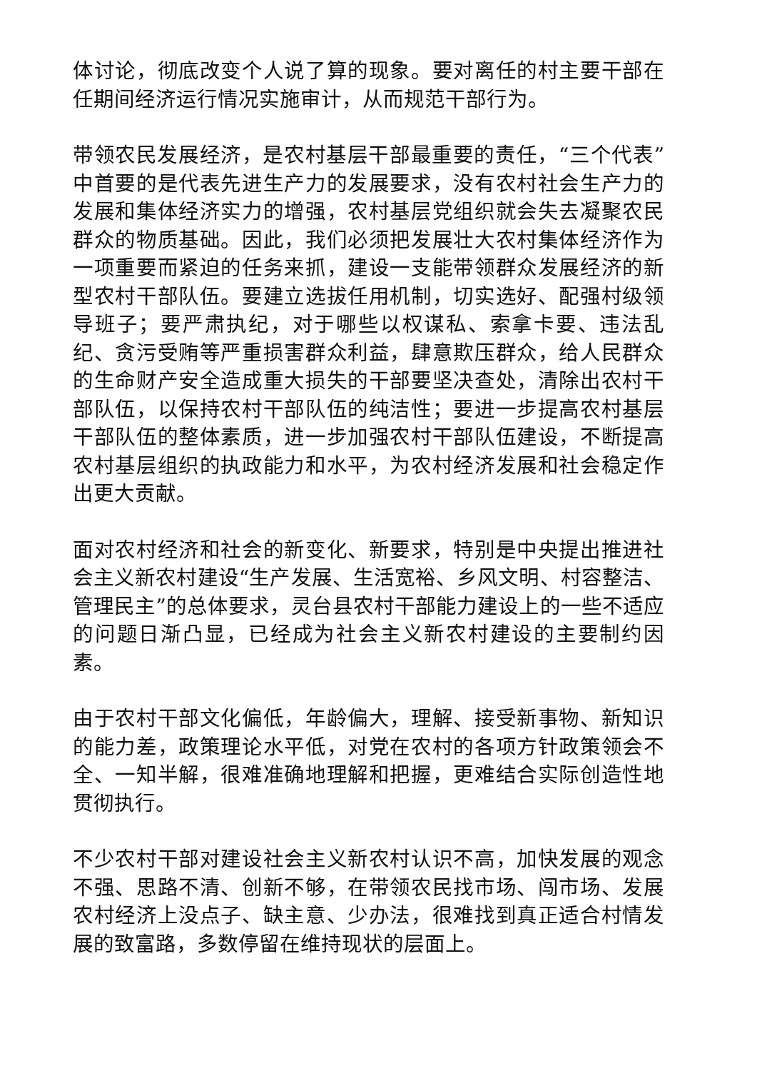体讨论，彻底改变个人说了算的现象。要对离任的村主要干部在任期间经济运行情况实施审计，从而规范干部行为。
带领农民发展经济，是农村基层干部最重要的责任，“三个代表”中首要的是代表先进生产力的发展要求，没有农村社会生产力的发展和集体经济实力的增强，农村基层党组织就会失去凝聚农民群众的物质基础。因此，我们必须把发展壮大农村集体经济作为一项重要而紧迫的任务来抓，建设一支能带领群众发展经济的新型农村干部队伍。要建立选拔任用机制，切实选好、配强村级领导班子；要严肃执纪，对于哪些以权谋私、索拿卡要、违法乱纪、贪污受贿等严重损害群众利益，肆意欺压群众，给人民群众的生命财产安全造成重大损失的干部要坚决查处，清除出农村干部队伍，以保持农村干部队伍的纯洁性；要进一步提高农村基层干部队伍的整体素质，进一步加强农村干部队伍建设，不断提高农村基层组织的执政能力和水平，为农村经济发展和社会稳定作出更大贡献。
面对农村经济和社会的新变化、新要求，特别是中央提出推进社会主义新农村建设“生产发展、生活宽裕、乡风文明、村容整洁、管理民主”的总体要求，灵台县农村干部能力建设上的一些不适应的问题日渐凸显，已经成为社会主义新农村建设的主要制约因素。
由于农村干部文化偏低，年龄偏大，理解、接受新事物、新知识的能力差，政策理论水平低，对党在农村的各项方针政策领会不全、一知半解，很难准确地理解和把握，更难结合实际创造性地贯彻执行。
不少农村干部对建设社会主义新农村认识不高，加快发展的观念不强、思路不清、创新不够，在带领农民找市场、闯市场、发展农村经济上没点子、缺主意、少办法，很难找到真正适合村情发展的致富路，多数停留在维持现状的层面上。